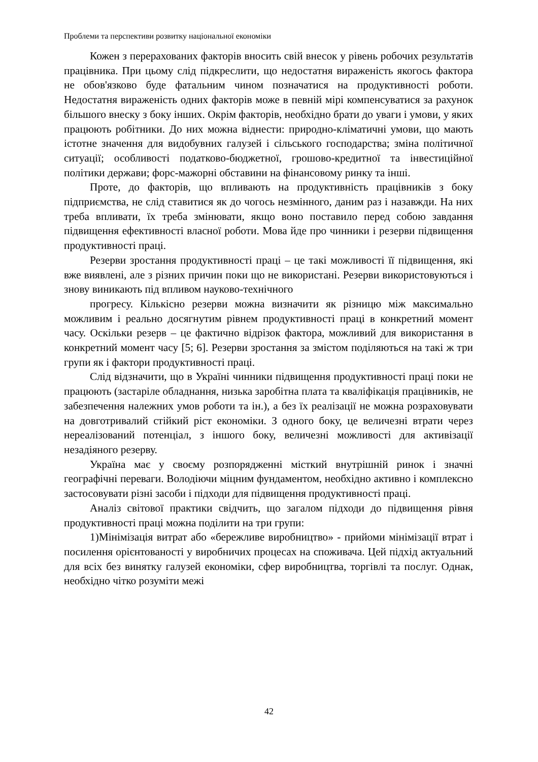Проблеми та перспективи розвитку національної економіки
Кожен з перерахованих факторів вносить свій внесок у рівень робочих результатів працівника. При цьому слід підкреслити, що недостатня вираженість якогось фактора не обов'язково буде фатальним чином позначатися на продуктивності роботи. Недостатня вираженість одних факторів може в певній мірі компенсуватися за рахунок більшого внеску з боку інших. Окрім факторів, необхідно брати до уваги і умови, у яких працюють робітники. До них можна віднести: природно-кліматичні умови, що мають істотне значення для видобувних галузей і сільського господарства; зміна політичної ситуації; особливості податково-бюджетної, грошово-кредитної та інвестиційної політики держави; форс-мажорні обставини на фінансовому ринку та інші.
Проте, до факторів, що впливають на продуктивність працівників з боку підприємства, не слід ставитися як до чогось незмінного, даним раз і назавжди. На них треба впливати, їх треба змінювати, якщо воно поставило перед собою завдання підвищення ефективності власної роботи. Мова йде про чинники і резерви підвищення продуктивності праці.
Резерви зростання продуктивності праці – це такі можливості її підвищення, які вже виявлені, але з різних причин поки що не використані. Резерви використовуються і знову виникають під впливом науково-технічного
прогресу. Кількісно резерви можна визначити як різницю між максимально можливим і реально досягнутим рівнем продуктивності праці в конкретний момент часу. Оскільки резерв – це фактично відрізок фактора, можливий для використання в конкретний момент часу [5; 6]. Резерви зростання за змістом поділяються на такі ж три групи як і фактори продуктивності праці.
Слід відзначити, що в Україні чинники підвищення продуктивності праці поки не працюють (застаріле обладнання, низька заробітна плата та кваліфікація працівників, не забезпечення належних умов роботи та ін.), а без їх реалізації не можна розраховувати на довготривалий стійкий ріст економіки. З одного боку, це величезні втрати через нереалізований потенціал, з іншого боку, величезні можливості для активізації незадіяного резерву.
Україна має у своєму розпорядженні місткий внутрішній ринок і значні географічні переваги. Володіючи міцним фундаментом, необхідно активно і комплексно застосовувати різні засоби і підходи для підвищення продуктивності праці.
Аналіз світової практики свідчить, що загалом підходи до підвищення рівня продуктивності праці можна поділити на три групи:
1)Мінімізація витрат або «бережливе виробництво» - прийоми мінімізації втрат і посилення орієнтованості у виробничих процесах на споживача. Цей підхід актуальний для всіх без винятку галузей економіки, сфер виробництва, торгівлі та послуг. Однак, необхідно чітко розуміти межі
42